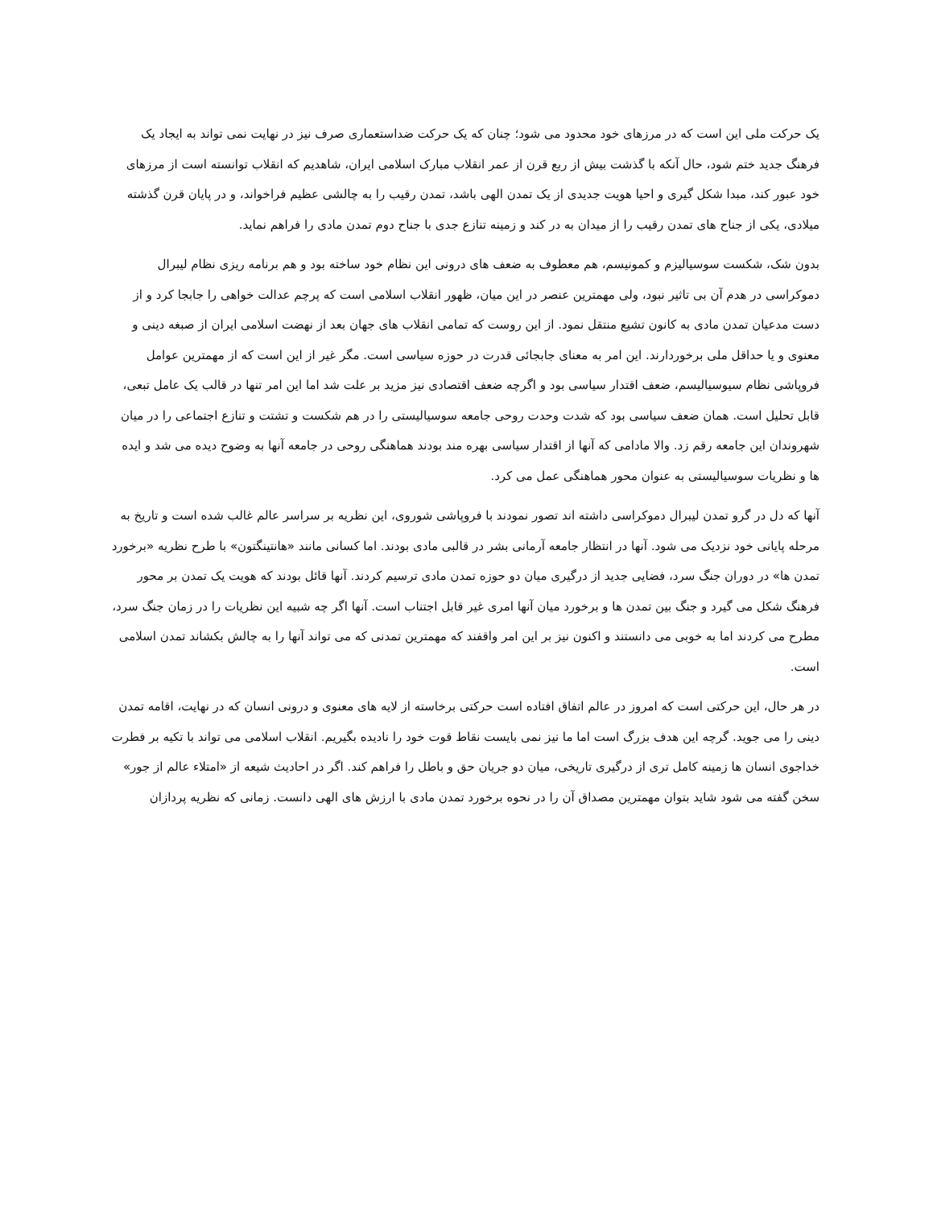یک حرکت ملی این است که در مرزهای خود محدود می شود؛ چنان که یک حرکت ضداستعماری صرف نیز در نهایت نمی تواند به ایجاد یک فرهنگ جدید ختم شود، حال آنکه با گذشت بیش از ربع قرن از عمر انقلاب مبارک اسلامی ایران، شاهدیم که انقلاب توانسته است از مرزهای خود عبور کند، مبدا شکل گیری و احیا هویت جدیدی از یک تمدن الهی باشد، تمدن رقیب را به چالشی عظیم فراخواند، و در پایان قرن گذشته میلادی، یکی از جناح های تمدن رقیب را از میدان به در کند و زمینه تنازع جدی با جناح دوم تمدن مادی را فراهم نماید.
بدون شک، شکست سوسیالیزم و کمونیسم، هم معطوف به ضعف های درونی این نظام خود ساخته بود و هم برنامه ریزی نظام لیبرال دموکراسی در هدم آن بی تاثیر نبود، ولی مهمترین عنصر در این میان، ظهور انقلاب اسلامی است که پرچم عدالت خواهی را جابجا کرد و از دست مدعیان تمدن مادی به کانون تشیع منتقل نمود. از این روست که تمامی انقلاب های جهان بعد از نهضت اسلامی ایران از صبغه دینی و معنوی و یا حداقل ملی برخوردارند. این امر به معنای جابجائی قدرت در حوزه سیاسی است. مگر غیر از این است که از مهمترین عوامل فروپاشی نظام سیوسیالیسم، ضعف اقتدار سیاسی بود و اگرچه ضعف اقتصادی نیز مزید بر علت شد اما این امر تنها در قالب یک عامل تبعی، قابل تحلیل است. همان ضعف سیاسی بود که شدت وحدت روحی جامعه سوسیالیستی را در هم شکست و تشتت و تنازع اجتماعی را در میان شهروندان این جامعه رقم زد. والا مادامی که آنها از اقتدار سیاسی بهره مند بودند هماهنگی روحی در جامعه آنها به وضوح دیده می شد و ایده ها و نظریات سوسیالیستی به عنوان محور هماهنگی عمل می کرد.
آنها که دل در گرو تمدن لیبرال دموکراسی داشته اند تصور نمودند با فروپاشی شوروی، این نظریه بر سراسر عالم غالب شده است و تاریخ به مرحله پایانی خود نزدیک می شود. آنها در انتظار جامعه آرمانی بشر در قالبی مادی بودند. اما کسانی مانند «هانتینگتون» با طرح نظریه «برخورد تمدن ها» در دوران جنگ سرد، فضایی جدید از درگیری میان دو حوزه تمدن مادی ترسیم کردند. آنها قائل بودند که هویت یک تمدن بر محور فرهنگ شکل می گیرد و جنگ بین تمدن ها و برخورد میان آنها امری غیر قابل اجتناب است. آنها اگر چه شبیه این نظریات را در زمان جنگ سرد، مطرح می کردند اما به خوبی می دانستند و اکنون نیز بر این امر واقفند که مهمترین تمدنی که می تواند آنها را به چالش بکشاند تمدن اسلامی است.
در هر حال، این حرکتی است که امروز در عالم اتفاق افتاده است حرکتی برخاسته از لایه های معنوی و درونی انسان که در نهایت، اقامه تمدن دینی را می جوید. گرچه این هدف بزرگ است اما ما نیز نمی بایست نقاط قوت خود را نادیده بگیریم. انقلاب اسلامی می تواند با تکیه بر فطرت خداجوی انسان ها زمینه کامل تری از درگیری تاریخی، میان دو جریان حق و باطل را فراهم کند. اگر در احادیث شیعه از «امتلاء عالم از جور» سخن گفته می شود شاید بتوان مهمترین مصداق آن را در نحوه برخورد تمدن مادی با ارزش های الهی دانست. زمانی که نظریه پردازان